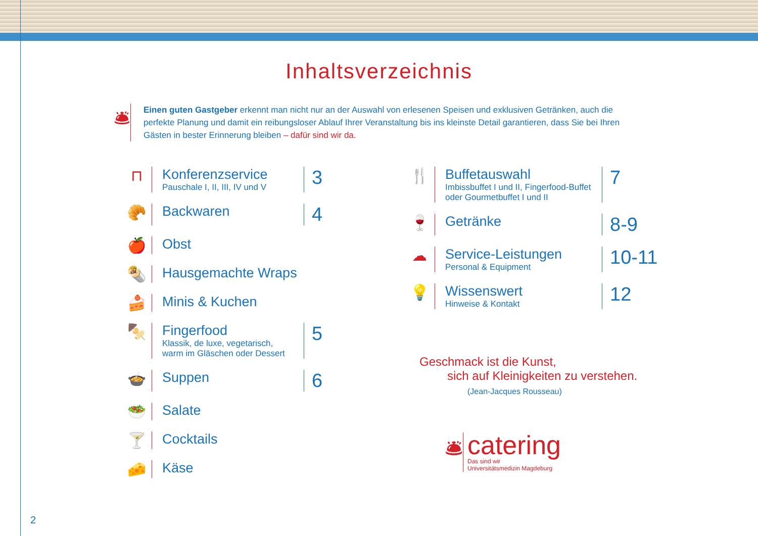Inhaltsverzeichnis
🛎
Einen guten Gastgeber erkennt man nicht nur an der Auswahl von erlesenen Speisen und exklusiven Getränken, auch die perfekte Planung und damit ein reibungsloser Ablauf Ihrer Veranstaltung bis ins kleinste Detail garantieren, dass Sie bei Ihren Gästen in bester Erinnerung bleiben – dafür sind wir da.
⊓ Konferenzservice
Pauschale I, II, III, IV und V
3
🥐 Backwaren
4
🍎 Obst
🌯 Hausgemachte Wraps
🍰 Minis & Kuchen
🍢 Fingerfood
Klassik, de luxe, vegetarisch,
warm im Gläschen oder Dessert
5
🍲 Suppen
6
🥗 Salate
🍸 Cocktails
🧀 Käse
🍴 Buffetauswahl
Imbissbuffet I und II, Fingerfood-Buffet oder Gourmetbuffet I und II
7
🍷 Getränke
8-9
☁ Service-Leistungen
Personal & Equipment
10-11
💡 Wissenswert
Hinweise & Kontakt
12
Geschmack ist die Kunst,
sich auf Kleinigkeiten zu verstehen.
(Jean-Jacques Rousseau)
🛎
catering
Das sind wir
Universitätsmedizin Magdeburg
2